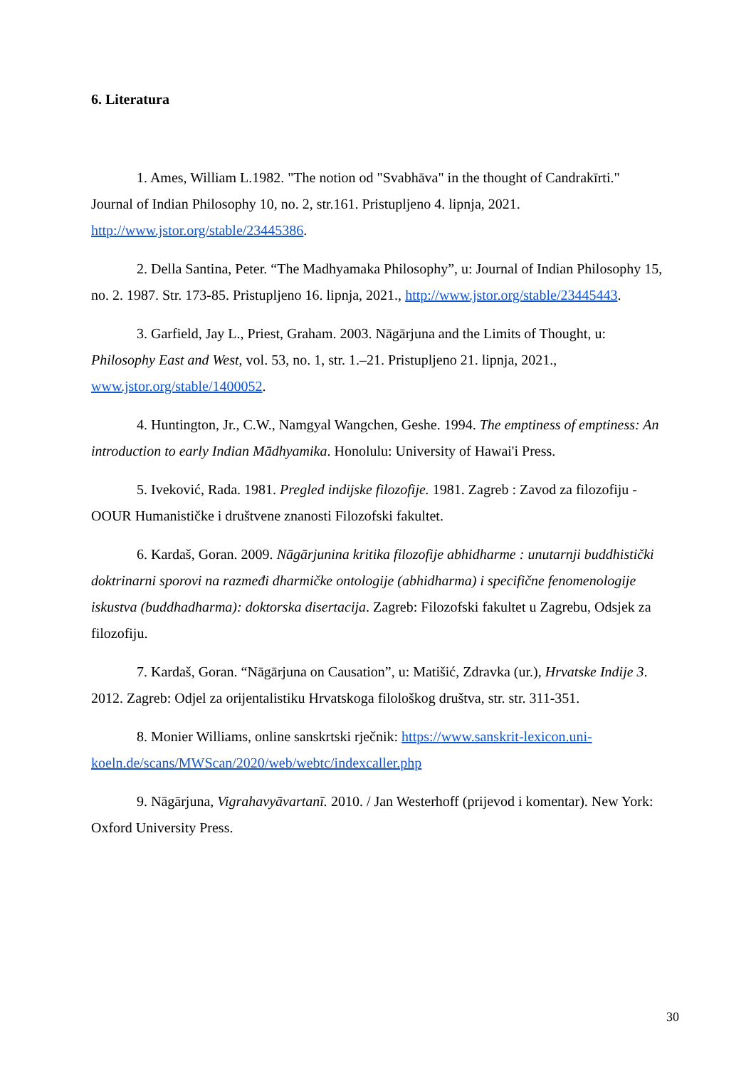6. Literatura
1. Ames, William L.1982. "The notion od "Svabhāva" in the thought of Candrakīrti." Journal of Indian Philosophy 10, no. 2, str.161. Pristupljeno 4. lipnja, 2021. http://www.jstor.org/stable/23445386.
2. Della Santina, Peter. “The Madhyamaka Philosophy”, u: Journal of Indian Philosophy 15, no. 2. 1987. Str. 173-85. Pristupljeno 16. lipnja, 2021., http://www.jstor.org/stable/23445443.
3. Garfield, Jay L., Priest, Graham. 2003. Nāgārjuna and the Limits of Thought, u: Philosophy East and West, vol. 53, no. 1, str. 1.–21. Pristupljeno 21. lipnja, 2021., www.jstor.org/stable/1400052.
4. Huntington, Jr., C.W., Namgyal Wangchen, Geshe. 1994. The emptiness of emptiness: An introduction to early Indian Mādhyamika. Honolulu: University of Hawai'i Press.
5. Iveković, Rada. 1981. Pregled indijske filozofije. 1981. Zagreb : Zavod za filozofiju - OOUR Humanističke i društvene znanosti Filozofski fakultet.
6. Kardaš, Goran. 2009. Nāgārjunina kritika filozofije abhidharme : unutarnji buddhistički doktrinarni sporovi na razmeđi dharmičke ontologije (abhidharma) i specifične fenomenologije iskustva (buddhadharma): doktorska disertacija. Zagreb: Filozofski fakultet u Zagrebu, Odsjek za filozofiju.
7. Kardaš, Goran. “Nāgārjuna on Causation”, u: Matišić, Zdravka (ur.), Hrvatske Indije 3. 2012. Zagreb: Odjel za orijentalistiku Hrvatskoga filološkog društva, str. str. 311-351.
8. Monier Williams, online sanskrtski rječnik: https://www.sanskrit-lexicon.uni-koeln.de/scans/MWScan/2020/web/webtc/indexcaller.php
9. Nāgārjuna, Vigrahavyāvartanī. 2010. / Jan Westerhoff (prijevod i komentar). New York: Oxford University Press.
30